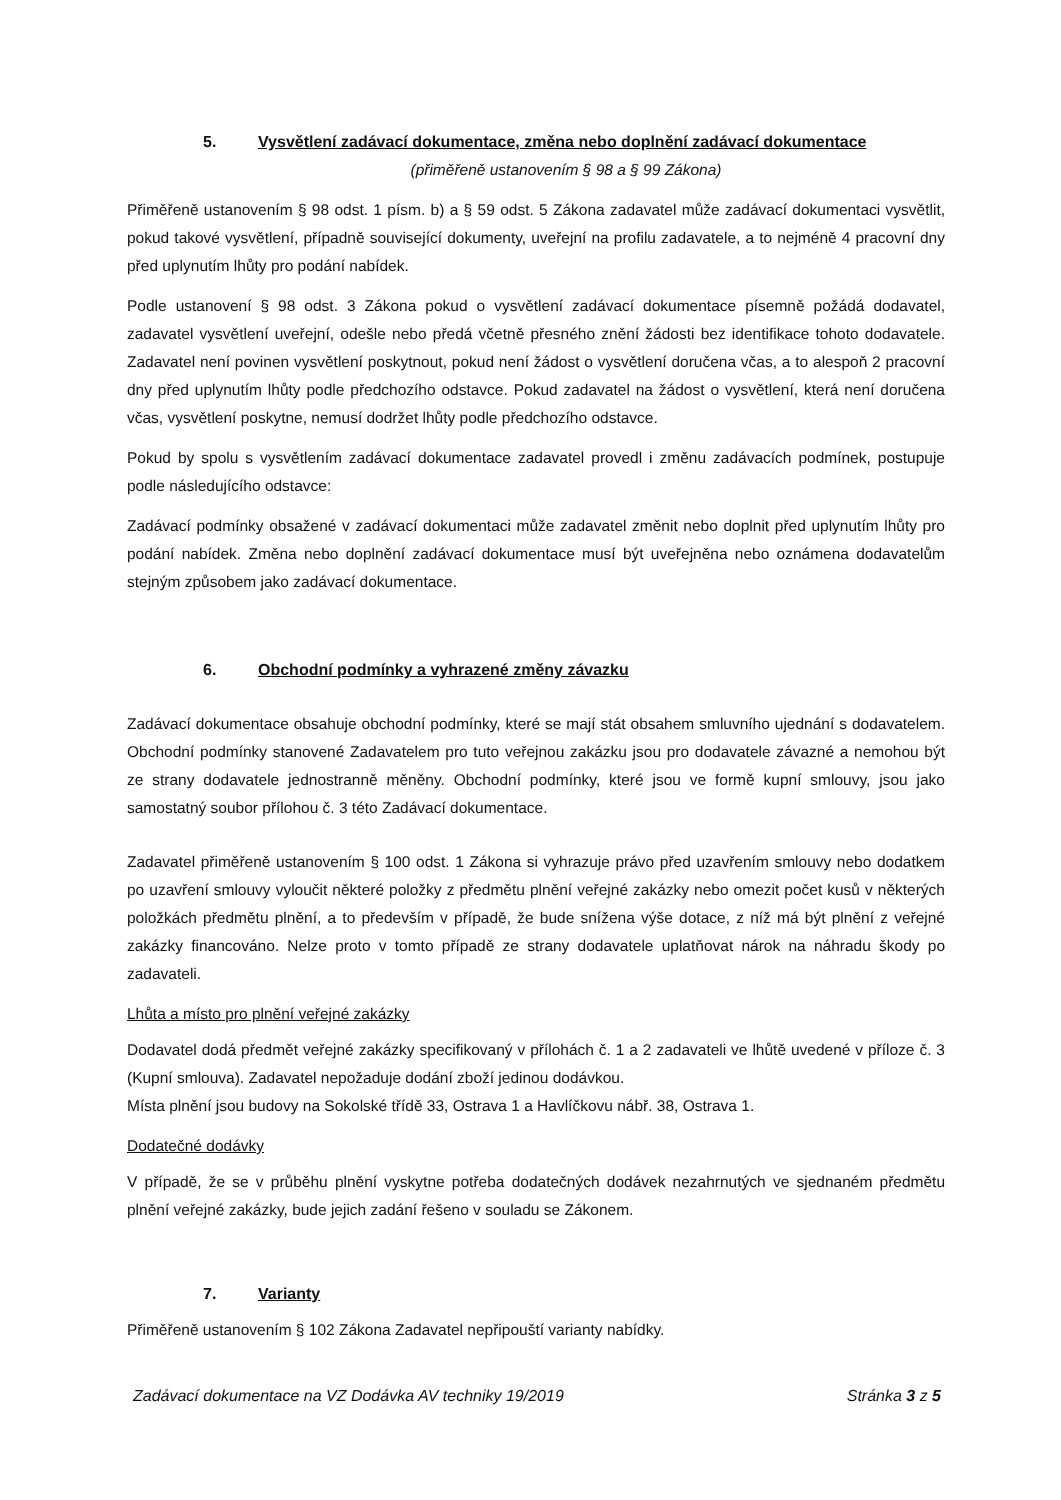5. Vysvětlení zadávací dokumentace, změna nebo doplnění zadávací dokumentace
(přiměřeně ustanovením § 98 a § 99 Zákona)
Přiměřeně ustanovením § 98 odst. 1 písm. b) a § 59 odst. 5 Zákona zadavatel může zadávací dokumentaci vysvětlit, pokud takové vysvětlení, případně související dokumenty, uveřejní na profilu zadavatele, a to nejméně 4 pracovní dny před uplynutím lhůty pro podání nabídek.
Podle ustanovení § 98 odst. 3 Zákona pokud o vysvětlení zadávací dokumentace písemně požádá dodavatel, zadavatel vysvětlení uveřejní, odešle nebo předá včetně přesného znění žádosti bez identifikace tohoto dodavatele. Zadavatel není povinen vysvětlení poskytnout, pokud není žádost o vysvětlení doručena včas, a to alespoň 2 pracovní dny před uplynutím lhůty podle předchozího odstavce. Pokud zadavatel na žádost o vysvětlení, která není doručena včas, vysvětlení poskytne, nemusí dodržet lhůty podle předchozího odstavce.
Pokud by spolu s vysvětlením zadávací dokumentace zadavatel provedl i změnu zadávacích podmínek, postupuje podle následujícího odstavce:
Zadávací podmínky obsažené v zadávací dokumentaci může zadavatel změnit nebo doplnit před uplynutím lhůty pro podání nabídek. Změna nebo doplnění zadávací dokumentace musí být uveřejněna nebo oznámena dodavatelům stejným způsobem jako zadávací dokumentace.
6. Obchodní podmínky a vyhrazené změny závazku
Zadávací dokumentace obsahuje obchodní podmínky, které se mají stát obsahem smluvního ujednání s dodavatelem. Obchodní podmínky stanovené Zadavatelem pro tuto veřejnou zakázku jsou pro dodavatele závazné a nemohou být ze strany dodavatele jednostranně měněny. Obchodní podmínky, které jsou ve formě kupní smlouvy, jsou jako samostatný soubor přílohou č. 3 této Zadávací dokumentace.
Zadavatel přiměřeně ustanovením § 100 odst. 1 Zákona si vyhrazuje právo před uzavřením smlouvy nebo dodatkem po uzavření smlouvy vyloučit některé položky z předmětu plnění veřejné zakázky nebo omezit počet kusů v některých položkách předmětu plnění, a to především v případě, že bude snížena výše dotace, z níž má být plnění z veřejné zakázky financováno. Nelze proto v tomto případě ze strany dodavatele uplatňovat nárok na náhradu škody po zadavateli.
Lhůta a místo pro plnění veřejné zakázky
Dodavatel dodá předmět veřejné zakázky specifikovaný v přílohách č. 1 a 2 zadavateli ve lhůtě uvedené v příloze č. 3 (Kupní smlouva). Zadavatel nepožaduje dodání zboží jedinou dodávkou.
Místa plnění jsou budovy na Sokolské třídě 33, Ostrava 1 a Havlíčkovu nábř. 38, Ostrava 1.
Dodatečné dodávky
V případě, že se v průběhu plnění vyskytne potřeba dodatečných dodávek nezahrnutých ve sjednaném předmětu plnění veřejné zakázky, bude jejich zadání řešeno v souladu se Zákonem.
7. Varianty
Přiměřeně ustanovením § 102 Zákona Zadavatel nepřipouští varianty nabídky.
Zadávací dokumentace na VZ Dodávka AV techniky 19/2019 Stránka 3 z 5